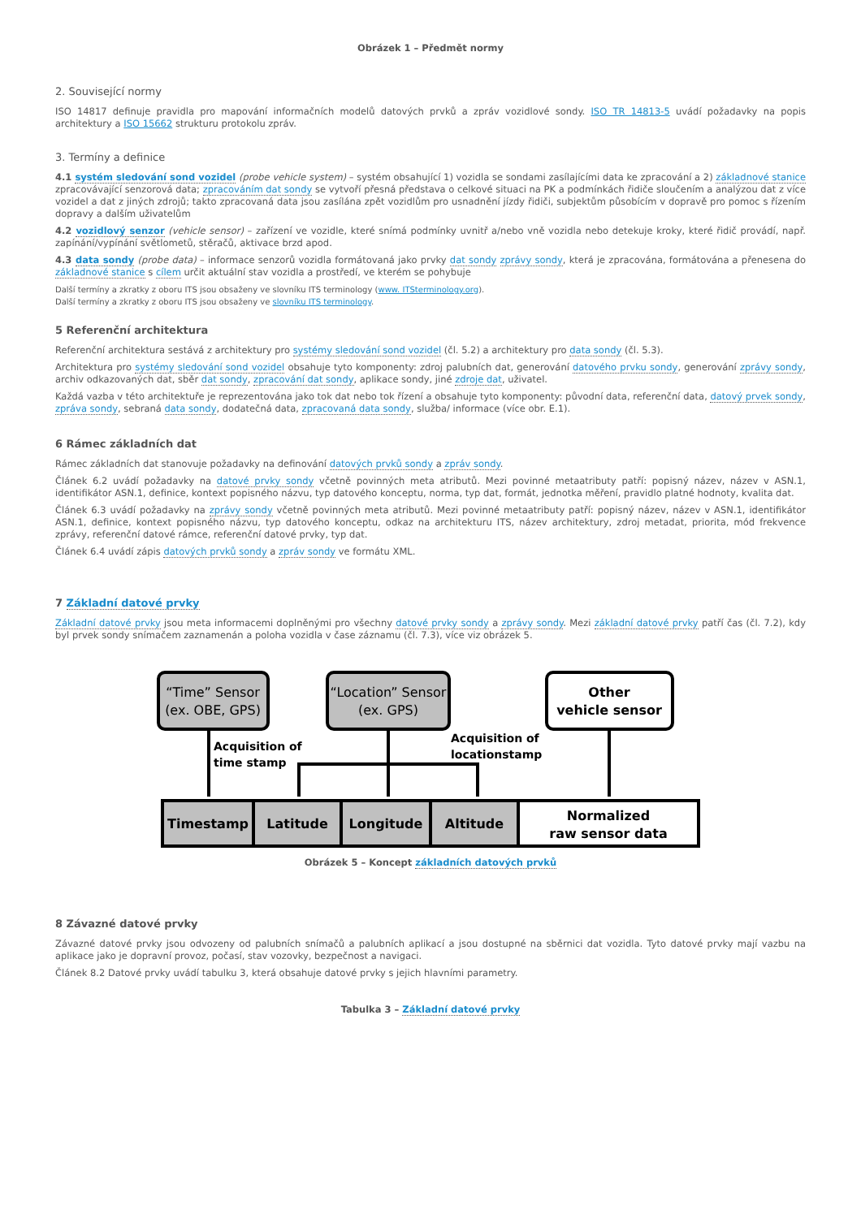Obrázek 1 – Předmět normy
2. Související normy
ISO 14817 definuje pravidla pro mapování informačních modelů datových prvků a zpráv vozidlové sondy. ISO TR 14813-5 uvádí požadavky na popis architektury a ISO 15662 strukturu protokolu zpráv.
3. Termíny a definice
4.1 systém sledování sond vozidel (probe vehicle system) – systém obsahující 1) vozidla se sondami zasílajícími data ke zpracování a 2) základnové stanice zpracovávající senzorová data; zpracováním dat sondy se vytvoří přesná představa o celkové situaci na PK a podmínkách řidiče sloučením a analýzou dat z více vozidel a dat z jiných zdrojů; takto zpracovaná data jsou zasílána zpět vozidlům pro usnadnění jízdy řidiči, subjektům působícím v dopravě pro pomoc s řízením dopravy a dalším uživatelům
4.2 vozidlový senzor (vehicle sensor) – zařízení ve vozidle, které snímá podmínky uvnitř a/nebo vně vozidla nebo detekuje kroky, které řidič provádí, např. zapínání/vypínání světlometů, stěračů, aktivace brzd apod.
4.3 data sondy (probe data) – informace senzorů vozidla formátovaná jako prvky dat sondy zprávy sondy, která je zpracována, formátována a přenesena do základnové stanice s cílem určit aktuální stav vozidla a prostředí, ve kterém se pohybuje
Další termíny a zkratky z oboru ITS jsou obsaženy ve slovníku ITS terminology (www. ITSterminology.org).
Další termíny a zkratky z oboru ITS jsou obsaženy ve slovníku ITS terminology.
5 Referenční architektura
Referenční architektura sestává z architektury pro systémy sledování sond vozidel (čl. 5.2) a architektury pro data sondy (čl. 5.3).
Architektura pro systémy sledování sond vozidel obsahuje tyto komponenty: zdroj palubních dat, generování datového prvku sondy, generování zprávy sondy, archiv odkazovaných dat, sběr dat sondy, zpracování dat sondy, aplikace sondy, jiné zdroje dat, uživatel.
Každá vazba v této architektuře je reprezentována jako tok dat nebo tok řízení a obsahuje tyto komponenty: původní data, referenční data, datový prvek sondy, zpráva sondy, sebraná data sondy, dodatečná data, zpracovaná data sondy, služba/ informace (více obr. E.1).
6 Rámec základních dat
Rámec základních dat stanovuje požadavky na definování datových prvků sondy a zpráv sondy.
Článek 6.2 uvádí požadavky na datové prvky sondy včetně povinných meta atributů. Mezi povinné metaatributy patří: popisný název, název v ASN.1, identifikátor ASN.1, definice, kontext popisného názvu, typ datového konceptu, norma, typ dat, formát, jednotka měření, pravidlo platné hodnoty, kvalita dat.
Článek 6.3 uvádí požadavky na zprávy sondy včetně povinných meta atributů. Mezi povinné metaatributy patří: popisný název, název v ASN.1, identifikátor ASN.1, definice, kontext popisného názvu, typ datového konceptu, odkaz na architekturu ITS, název architektury, zdroj metadat, priorita, mód frekvence zprávy, referenční datové rámce, referenční datové prvky, typ dat.
Článek 6.4 uvádí zápis datových prvků sondy a zpráv sondy ve formátu XML.
7 Základní datové prvky
Základní datové prvky jsou meta informacemi doplněnými pro všechny datové prvky sondy a zprávy sondy. Mezi základní datové prvky patří čas (čl. 7.2), kdy byl prvek sondy snímačem zaznamenán a poloha vozidla v čase záznamu (čl. 7.3), více viz obrázek 5.
“Time” Sensor
(ex. OBE, GPS)
“Location” Sensor
(ex. GPS)
Other
vehicle sensor
Timestamp
Latitude
Longitude
Altitude
Normalized
raw sensor data
Acquisition of
time stamp
Acquisition of
locationstamp
Obrázek 5 – Koncept základních datových prvků
8 Závazné datové prvky
Závazné datové prvky jsou odvozeny od palubních snímačů a palubních aplikací a jsou dostupné na sběrnici dat vozidla. Tyto datové prvky mají vazbu na aplikace jako je dopravní provoz, počasí, stav vozovky, bezpečnost a navigaci.
Článek 8.2 Datové prvky uvádí tabulku 3, která obsahuje datové prvky s jejich hlavními parametry.
Tabulka 3 – Základní datové prvky